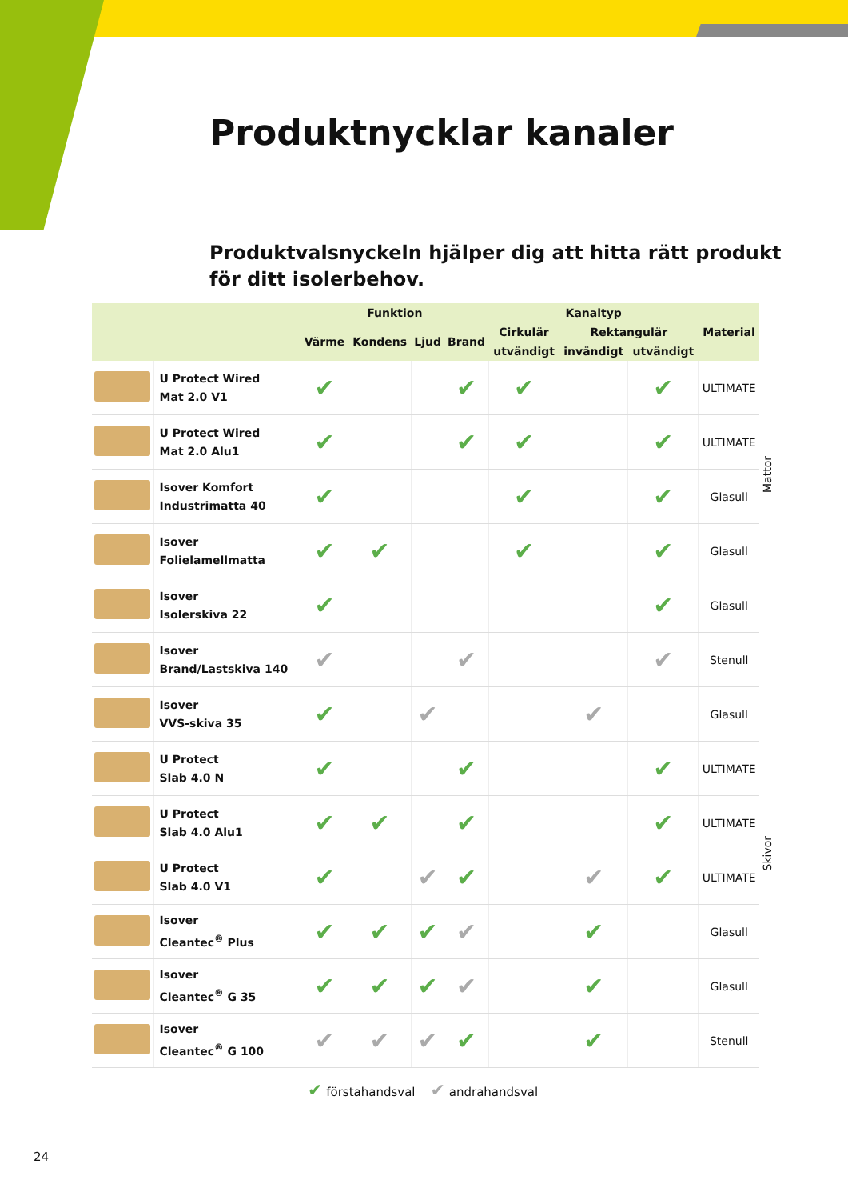Produktnycklar kanaler
Produktvalsnyckeln hjälper dig att hitta rätt produkt för ditt isolerbehov.
| | | Funktion | | | | Kanaltyp | | | Material |
| --- | --- | --- | --- | --- | --- | --- | --- | --- | --- |
| | | Värme | Kondens | Ljud | Brand | Cirkulär | Rektangulär | | |
| | | | | | | utvändigt | invändigt | utvändigt | |
| | U Protect Wired Mat 2.0 V1 | ✔ | | | ✔ | ✔ | | ✔ | ULTIMATE |
| | U Protect Wired Mat 2.0 Alu1 | ✔ | | | ✔ | ✔ | | ✔ | ULTIMATE |
| | Isover Komfort Industrimatta 40 | ✔ | | | | ✔ | | ✔ | Glasull |
| | Isover Folielamellmatta | ✔ | ✔ | | | ✔ | | ✔ | Glasull |
| | Isover Isolerskiva 22 | ✔ | | | | | | ✔ | Glasull |
| | Isover Brand/Lastskiva 140 | ✔ | | | ✔ | | | ✔ | Stenull |
| | Isover VVS-skiva 35 | ✔ | | ✔ | | | ✔ | | Glasull |
| | U Protect Slab 4.0 N | ✔ | | | ✔ | | | ✔ | ULTIMATE |
| | U Protect Slab 4.0 Alu1 | ✔ | ✔ | | ✔ | | | ✔ | ULTIMATE |
| | U Protect Slab 4.0 V1 | ✔ | | ✔ | ✔ | | ✔ | ✔ | ULTIMATE |
| | Isover Cleantec<sup>®</sup> Plus | ✔ | ✔ | ✔ | ✔ | | ✔ | | Glasull |
| | Isover Cleantec<sup>®</sup> G 35 | ✔ | ✔ | ✔ | ✔ | | ✔ | | Glasull |
| | Isover Cleantec<sup>®</sup> G 100 | ✔ | ✔ | ✔ | ✔ | | ✔ | | Stenull |
Mattor
Skivor
✔ förstahandsval ✔ andrahandsval
24